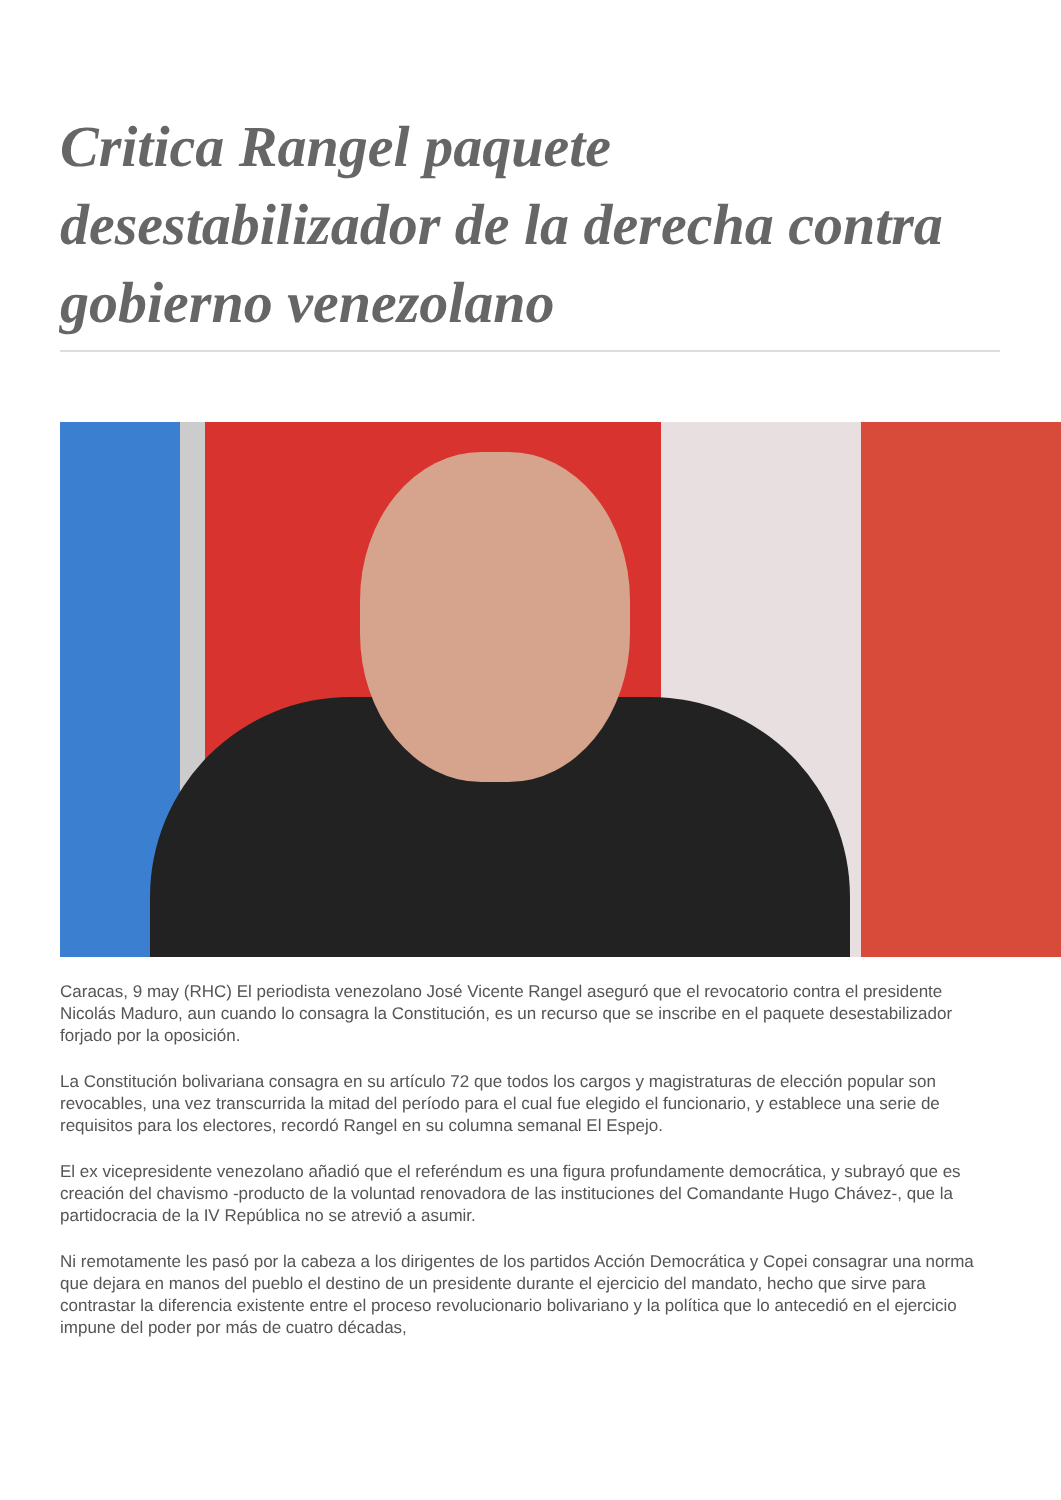Critica Rangel paquete desestabilizador de la derecha contra gobierno venezolano
Caracas, 9 may (RHC) El periodista venezolano José Vicente Rangel aseguró que el revocatorio contra el presidente Nicolás Maduro, aun cuando lo consagra la Constitución, es un recurso que se inscribe en el paquete desestabilizador forjado por la oposición.
La Constitución bolivariana consagra en su artículo 72 que todos los cargos y magistraturas de elección popular son revocables, una vez transcurrida la mitad del período para el cual fue elegido el funcionario, y establece una serie de requisitos para los electores, recordó Rangel en su columna semanal El Espejo.
El ex vicepresidente venezolano añadió que el referéndum es una figura profundamente democrática, y subrayó que es creación del chavismo -producto de la voluntad renovadora de las instituciones del Comandante Hugo Chávez-, que la partidocracia de la IV República no se atrevió a asumir.
Ni remotamente les pasó por la cabeza a los dirigentes de los partidos Acción Democrática y Copei consagrar una norma que dejara en manos del pueblo el destino de un presidente durante el ejercicio del mandato, hecho que sirve para contrastar la diferencia existente entre el proceso revolucionario bolivariano y la política que lo antecedió en el ejercicio impune del poder por más de cuatro décadas,